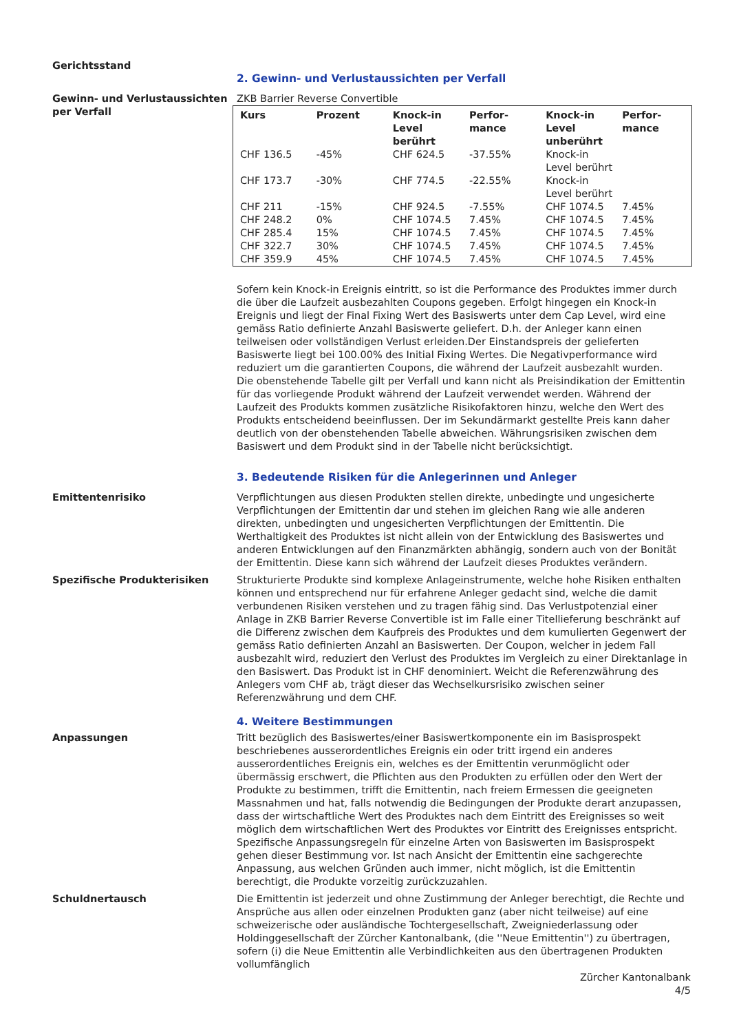Gerichtsstand
2. Gewinn- und Verlustaussichten per Verfall
Gewinn- und Verlustaussichten per Verfall
ZKB Barrier Reverse Convertible
| Kurs | Prozent | Knock-in Level berührt | Perfor-mance | Knock-in Level unberührt | Perfor-mance |
| --- | --- | --- | --- | --- | --- |
| CHF 136.5 | -45% | CHF 624.5 | -37.55% | Knock-in Level berührt | |
| CHF 173.7 | -30% | CHF 774.5 | -22.55% | Knock-in Level berührt | |
| CHF 211 | -15% | CHF 924.5 | -7.55% | CHF 1074.5 | 7.45% |
| CHF 248.2 | 0% | CHF 1074.5 | 7.45% | CHF 1074.5 | 7.45% |
| CHF 285.4 | 15% | CHF 1074.5 | 7.45% | CHF 1074.5 | 7.45% |
| CHF 322.7 | 30% | CHF 1074.5 | 7.45% | CHF 1074.5 | 7.45% |
| CHF 359.9 | 45% | CHF 1074.5 | 7.45% | CHF 1074.5 | 7.45% |
Sofern kein Knock-in Ereignis eintritt, so ist die Performance des Produktes immer durch die über die Laufzeit ausbezahlten Coupons gegeben. Erfolgt hingegen ein Knock-in Ereignis und liegt der Final Fixing Wert des Basiswerts unter dem Cap Level, wird eine gemäss Ratio definierte Anzahl Basiswerte geliefert. D.h. der Anleger kann einen teilweisen oder vollständigen Verlust erleiden.Der Einstandspreis der gelieferten Basiswerte liegt bei 100.00% des Initial Fixing Wertes. Die Negativperformance wird reduziert um die garantierten Coupons, die während der Laufzeit ausbezahlt wurden.
Die obenstehende Tabelle gilt per Verfall und kann nicht als Preisindikation der Emittentin für das vorliegende Produkt während der Laufzeit verwendet werden. Während der Laufzeit des Produkts kommen zusätzliche Risikofaktoren hinzu, welche den Wert des Produkts entscheidend beeinflussen. Der im Sekundärmarkt gestellte Preis kann daher deutlich von der obenstehenden Tabelle abweichen. Währungsrisiken zwischen dem Basiswert und dem Produkt sind in der Tabelle nicht berücksichtigt.
3. Bedeutende Risiken für die Anlegerinnen und Anleger
Emittentenrisiko Verpflichtungen aus diesen Produkten stellen direkte, unbedingte und ungesicherte Verpflichtungen der Emittentin dar und stehen im gleichen Rang wie alle anderen direkten, unbedingten und ungesicherten Verpflichtungen der Emittentin. Die Werthaltigkeit des Produktes ist nicht allein von der Entwicklung des Basiswertes und anderen Entwicklungen auf den Finanzmärkten abhängig, sondern auch von der Bonität der Emittentin. Diese kann sich während der Laufzeit dieses Produktes verändern.
Spezifische Produkterisiken Strukturierte Produkte sind komplexe Anlageinstrumente, welche hohe Risiken enthalten können und entsprechend nur für erfahrene Anleger gedacht sind, welche die damit verbundenen Risiken verstehen und zu tragen fähig sind. Das Verlustpotenzial einer Anlage in ZKB Barrier Reverse Convertible ist im Falle einer Titellieferung beschränkt auf die Differenz zwischen dem Kaufpreis des Produktes und dem kumulierten Gegenwert der gemäss Ratio definierten Anzahl an Basiswerten. Der Coupon, welcher in jedem Fall ausbezahlt wird, reduziert den Verlust des Produktes im Vergleich zu einer Direktanlage in den Basiswert. Das Produkt ist in CHF denominiert. Weicht die Referenzwährung des Anlegers vom CHF ab, trägt dieser das Wechselkursrisiko zwischen seiner Referenzwährung und dem CHF.
4. Weitere Bestimmungen
Anpassungen Tritt bezüglich des Basiswertes/einer Basiswertkomponente ein im Basisprospekt beschriebenes ausserordentliches Ereignis ein oder tritt irgend ein anderes ausserordentliches Ereignis ein, welches es der Emittentin verunmöglicht oder übermässig erschwert, die Pflichten aus den Produkten zu erfüllen oder den Wert der Produkte zu bestimmen, trifft die Emittentin, nach freiem Ermessen die geeigneten Massnahmen und hat, falls notwendig die Bedingungen der Produkte derart anzupassen, dass der wirtschaftliche Wert des Produktes nach dem Eintritt des Ereignisses so weit möglich dem wirtschaftlichen Wert des Produktes vor Eintritt des Ereignisses entspricht. Spezifische Anpassungsregeln für einzelne Arten von Basiswerten im Basisprospekt gehen dieser Bestimmung vor. Ist nach Ansicht der Emittentin eine sachgerechte Anpassung, aus welchen Gründen auch immer, nicht möglich, ist die Emittentin berechtigt, die Produkte vorzeitig zurückzuzahlen.
Schuldnertausch Die Emittentin ist jederzeit und ohne Zustimmung der Anleger berechtigt, die Rechte und Ansprüche aus allen oder einzelnen Produkten ganz (aber nicht teilweise) auf eine schweizerische oder ausländische Tochtergesellschaft, Zweigniederlassung oder Holdinggesellschaft der Zürcher Kantonalbank, (die ''Neue Emittentin'') zu übertragen, sofern (i) die Neue Emittentin alle Verbindlichkeiten aus den übertragenen Produkten vollumfänglich
Zürcher Kantonalbank
4/5